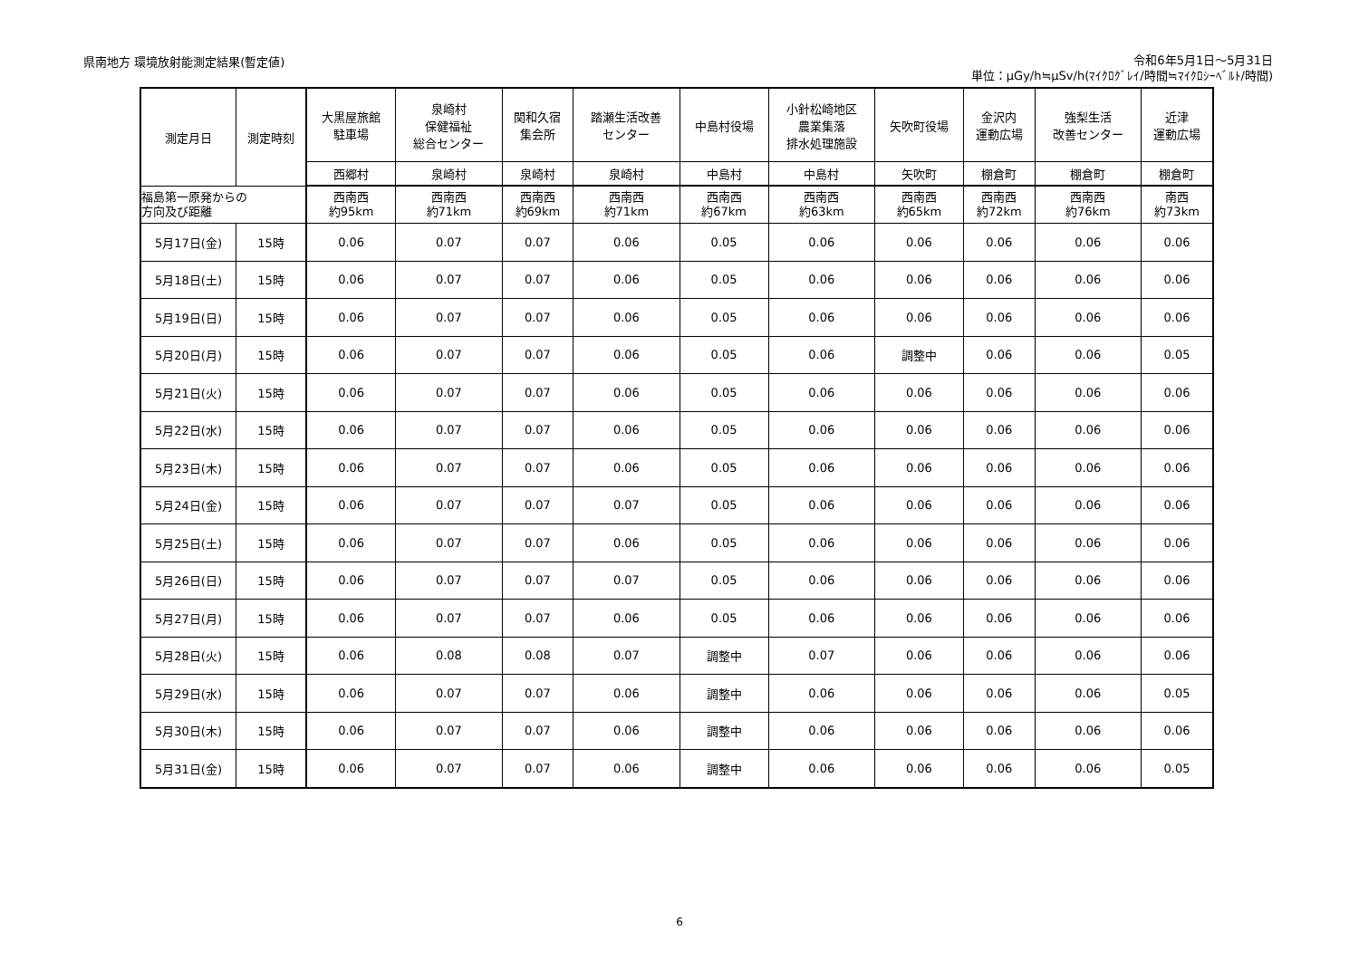県南地方 環境放射能測定結果(暫定値)
令和6年5月1日～5月31日
単位：μGy/h≒μSv/h(ﾏｲｸﾛｸﾞﾚｲ/時間≒ﾏｲｸﾛｼｰﾍﾞﾙﾄ/時間)
| 測定月日 | 測定時刻 | 大黒屋旅館 駐車場 | 泉崎村 保健福祉 総合センター | 関和久宿 集会所 | 踏瀬生活改善 センター | 中島村役場 | 小針松崎地区 農業集落 排水処理施設 | 矢吹町役場 | 金沢内 運動広場 | 強梨生活 改善センター | 近津 運動広場 |
| --- | --- | --- | --- | --- | --- | --- | --- | --- | --- | --- | --- |
| | | 西郷村 | 泉崎村 | 泉崎村 | 泉崎村 | 中島村 | 中島村 | 矢吹町 | 棚倉町 | 棚倉町 | 棚倉町 |
| 福島第一原発からの 方向及び距離 | | 西南西 約95km | 西南西 約71km | 西南西 約69km | 西南西 約71km | 西南西 約67km | 西南西 約63km | 西南西 約65km | 西南西 約72km | 西南西 約76km | 南西 約73km |
| 5月17日(金) | 15時 | 0.06 | 0.07 | 0.07 | 0.06 | 0.05 | 0.06 | 0.06 | 0.06 | 0.06 | 0.06 |
| 5月18日(土) | 15時 | 0.06 | 0.07 | 0.07 | 0.06 | 0.05 | 0.06 | 0.06 | 0.06 | 0.06 | 0.06 |
| 5月19日(日) | 15時 | 0.06 | 0.07 | 0.07 | 0.06 | 0.05 | 0.06 | 0.06 | 0.06 | 0.06 | 0.06 |
| 5月20日(月) | 15時 | 0.06 | 0.07 | 0.07 | 0.06 | 0.05 | 0.06 | 調整中 | 0.06 | 0.06 | 0.05 |
| 5月21日(火) | 15時 | 0.06 | 0.07 | 0.07 | 0.06 | 0.05 | 0.06 | 0.06 | 0.06 | 0.06 | 0.06 |
| 5月22日(水) | 15時 | 0.06 | 0.07 | 0.07 | 0.06 | 0.05 | 0.06 | 0.06 | 0.06 | 0.06 | 0.06 |
| 5月23日(木) | 15時 | 0.06 | 0.07 | 0.07 | 0.06 | 0.05 | 0.06 | 0.06 | 0.06 | 0.06 | 0.06 |
| 5月24日(金) | 15時 | 0.06 | 0.07 | 0.07 | 0.07 | 0.05 | 0.06 | 0.06 | 0.06 | 0.06 | 0.06 |
| 5月25日(土) | 15時 | 0.06 | 0.07 | 0.07 | 0.06 | 0.05 | 0.06 | 0.06 | 0.06 | 0.06 | 0.06 |
| 5月26日(日) | 15時 | 0.06 | 0.07 | 0.07 | 0.07 | 0.05 | 0.06 | 0.06 | 0.06 | 0.06 | 0.06 |
| 5月27日(月) | 15時 | 0.06 | 0.07 | 0.07 | 0.06 | 0.05 | 0.06 | 0.06 | 0.06 | 0.06 | 0.06 |
| 5月28日(火) | 15時 | 0.06 | 0.08 | 0.08 | 0.07 | 調整中 | 0.07 | 0.06 | 0.06 | 0.06 | 0.06 |
| 5月29日(水) | 15時 | 0.06 | 0.07 | 0.07 | 0.06 | 調整中 | 0.06 | 0.06 | 0.06 | 0.06 | 0.05 |
| 5月30日(木) | 15時 | 0.06 | 0.07 | 0.07 | 0.06 | 調整中 | 0.06 | 0.06 | 0.06 | 0.06 | 0.06 |
| 5月31日(金) | 15時 | 0.06 | 0.07 | 0.07 | 0.06 | 調整中 | 0.06 | 0.06 | 0.06 | 0.06 | 0.05 |
6